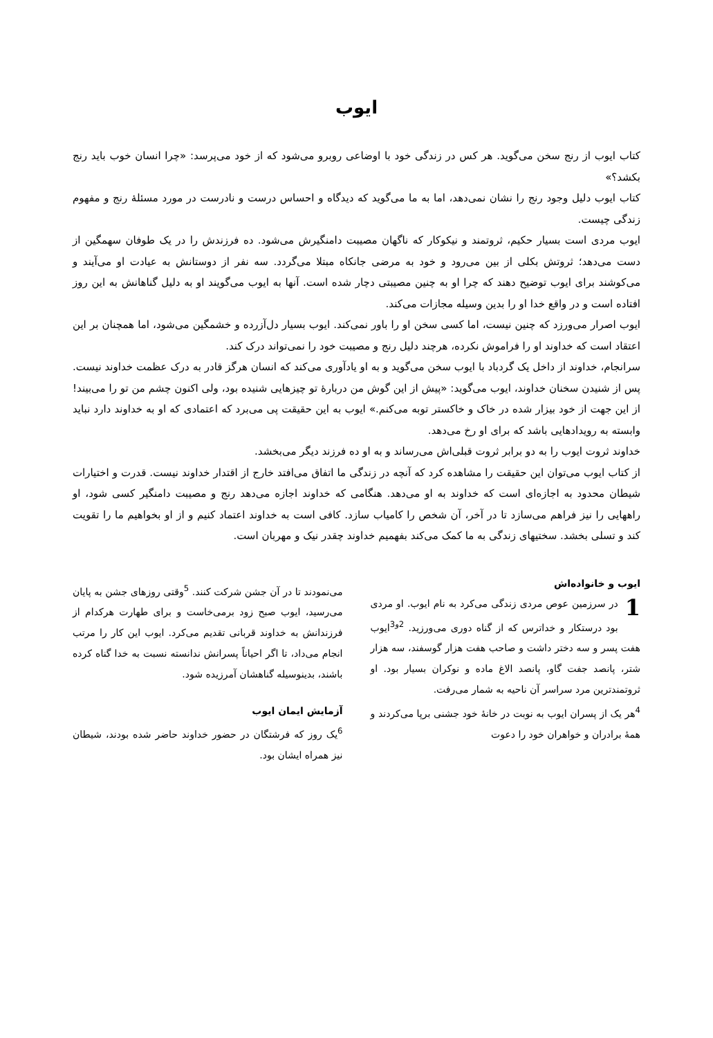ایوب
کتاب ایوب از رنج سخن می‌گوید. هر کس در زندگی خود با اوضاعی روبرو می‌شود که از خود می‌پرسد: «چرا انسان خوب باید رنج بکشد؟»
کتاب ایوب دلیل وجود رنج را نشان نمی‌دهد، اما به ما می‌گوید که دیدگاه و احساس درست و نادرست در مورد مسئلهٔ رنج و مفهوم زندگی چیست.
ایوب مردی است بسیار حکیم، ثروتمند و نیکوکار که ناگهان مصیبت دامنگیرش می‌شود. ده فرزندش را در یک طوفان سهمگین از دست می‌دهد؛ ثروتش بکلی از بین می‌رود و خود به مرضی جانکاه مبتلا می‌گردد. سه نفر از دوستانش به عیادت او می‌آیند و می‌کوشند برای ایوب توضیح دهند که چرا او به چنین مصیبتی دچار شده است. آنها به ایوب می‌گویند او به دلیل گناهانش به این روز افتاده است و در واقع خدا او را بدین وسیله مجازات می‌کند.
ایوب اصرار می‌ورزد که چنین نیست، اما کسی سخن او را باور نمی‌کند. ایوب بسیار دل‌آزرده و خشمگین می‌شود، اما همچنان بر این اعتقاد است که خداوند او را فراموش نکرده، هرچند دلیل رنج و مصیبت خود را نمی‌تواند درک کند.
سرانجام، خداوند از داخل یک گردباد با ایوب سخن می‌گوید و به او یادآوری می‌کند که انسان هرگز قادر به درک عظمت خداوند نیست. پس از شنیدن سخنان خداوند، ایوب می‌گوید: «پیش از این گوش من دربارهٔ تو چیزهایی شنیده بود، ولی اکنون چشم من تو را می‌بیند! از این جهت از خود بیزار شده در خاک و خاکستر توبه می‌کنم.» ایوب به این حقیقت پی می‌برد که اعتمادی که او به خداوند دارد نباید وابسته به رویدادهایی باشد که برای او رخ می‌دهد.
خداوند ثروت ایوب را به دو برابر ثروت قبلی‌اش می‌رساند و به او ده فرزند دیگر می‌بخشد.
از کتاب ایوب می‌توان این حقیقت را مشاهده کرد که آنچه در زندگی ما اتفاق می‌افتد خارج از اقتدار خداوند نیست. قدرت و اختیارات شیطان محدود به اجازه‌ای است که خداوند به او می‌دهد. هنگامی که خداوند اجازه می‌دهد رنج و مصیبت دامنگیر کسی شود، او راههایی را نیز فراهم می‌سازد تا در آخر، آن شخص را کامیاب سازد. کافی است به خداوند اعتماد کنیم و از او بخواهیم ما را تقویت کند و تسلی بخشد. سختیهای زندگی به ما کمک می‌کند بفهمیم خداوند چقدر نیک و مهربان است.
ایوب و خانواده‌اش
1 در سرزمین عوص مردی زندگی می‌کرد به نام ایوب. او مردی بود درستکار و خداترس که از گناه دوری می‌ورزید. <sup>2و3</sup>ایوب هفت پسر و سه دختر داشت و صاحب هفت هزار گوسفند، سه هزار شتر، پانصد جفت گاو، پانصد الاغ ماده و نوکران بسیار بود. او ثروتمندترین مرد سراسر آن ناحیه به شمار می‌رفت.
<sup>4</sup> هر یک از پسران ایوب به نوبت در خانهٔ خود جشنی برپا می‌کردند و همهٔ برادران و خواهران خود را دعوت
می‌نمودند تا در آن جشن شرکت کنند. <sup>5</sup>وقتی روزهای جشن به پایان می‌رسید، ایوب صبح زود برمی‌خاست و برای طهارت هرکدام از فرزندانش به خداوند قربانی تقدیم می‌کرد. ایوب این کار را مرتب انجام می‌داد، تا اگر احیاناً پسرانش ندانسته نسبت به خدا گناه کرده باشند، بدینوسیله گناهشان آمرزیده شود.
آزمایش ایمان ایوب
<sup>6</sup> یک روز که فرشتگان در حضور خداوند حاضر شده بودند، شیطان نیز همراه ایشان بود.